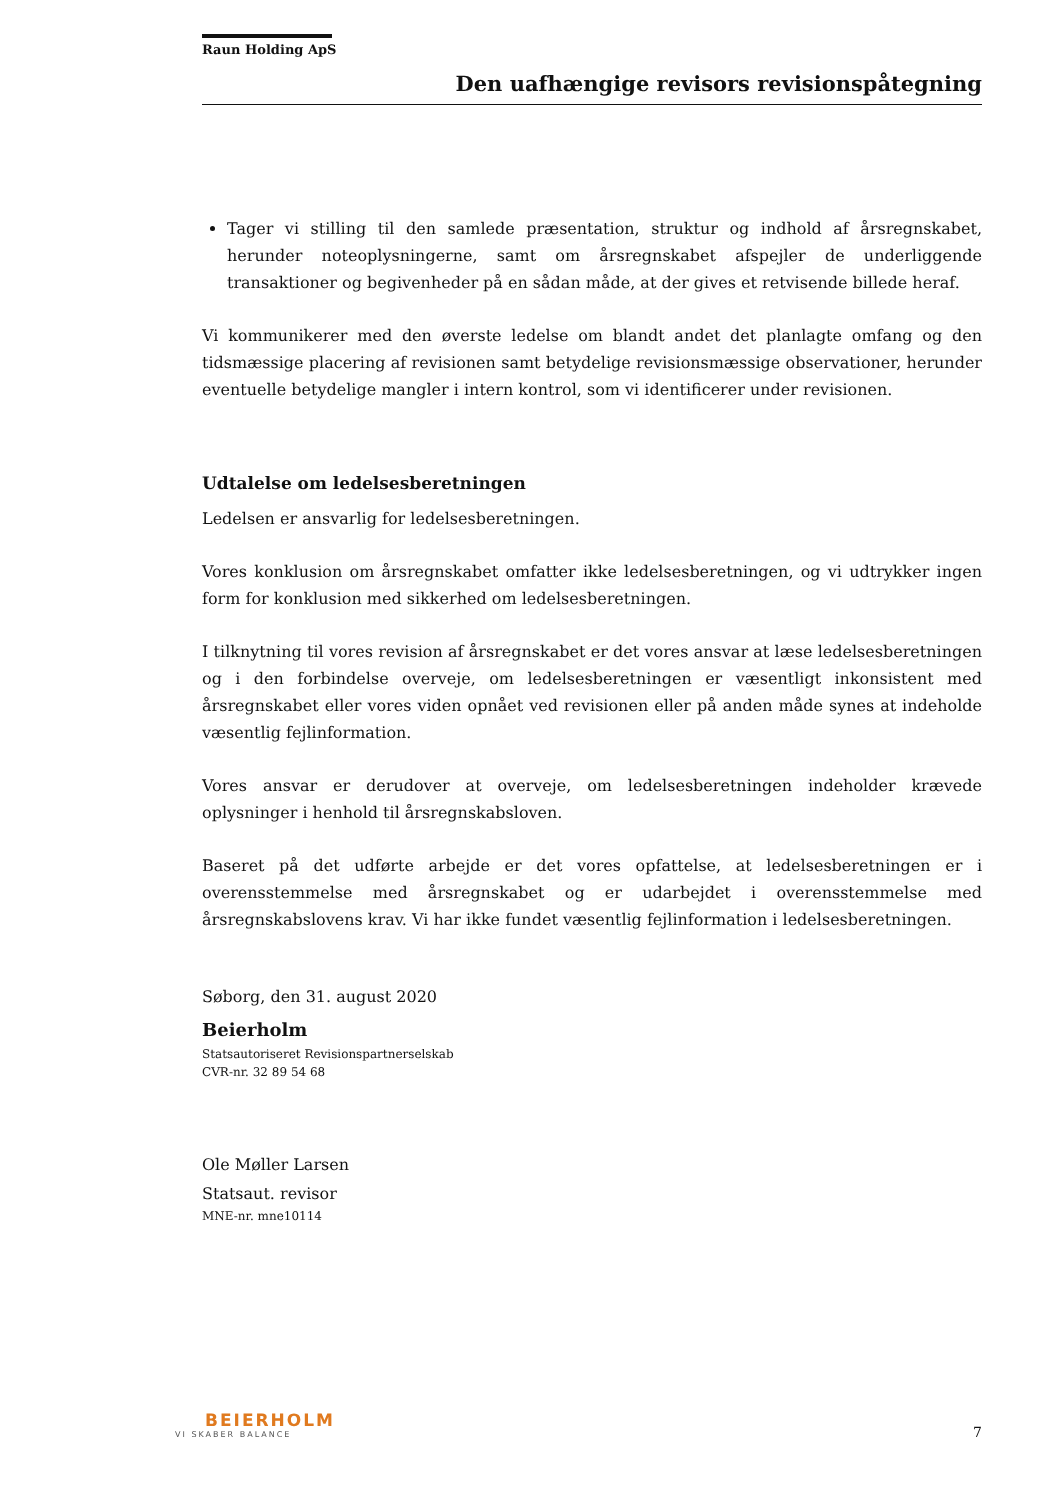Raun Holding ApS
Den uafhængige revisors revisionspåtegning
Tager vi stilling til den samlede præsentation, struktur og indhold af årsregnskabet, herunder noteoplysningerne, samt om årsregnskabet afspejler de underliggende transaktioner og begivenheder på en sådan måde, at der gives et retvisende billede heraf.
Vi kommunikerer med den øverste ledelse om blandt andet det planlagte omfang og den tidsmæssige placering af revisionen samt betydelige revisionsmæssige observationer, herunder eventuelle betydelige mangler i intern kontrol, som vi identificerer under revisionen.
Udtalelse om ledelsesberetningen
Ledelsen er ansvarlig for ledelsesberetningen.
Vores konklusion om årsregnskabet omfatter ikke ledelsesberetningen, og vi udtrykker ingen form for konklusion med sikkerhed om ledelsesberetningen.
I tilknytning til vores revision af årsregnskabet er det vores ansvar at læse ledelsesberetningen og i den forbindelse overveje, om ledelsesberetningen er væsentligt inkonsistent med årsregnskabet eller vores viden opnået ved revisionen eller på anden måde synes at indeholde væsentlig fejlinformation.
Vores ansvar er derudover at overveje, om ledelsesberetningen indeholder krævede oplysninger i henhold til årsregnskabsloven.
Baseret på det udførte arbejde er det vores opfattelse, at ledelsesberetningen er i overensstemmelse med årsregnskabet og er udarbejdet i overensstemmelse med årsregnskabslovens krav. Vi har ikke fundet væsentlig fejlinformation i ledelsesberetningen.
Søborg, den 31. august 2020
Beierholm
Statsautoriseret Revisionspartnerselskab
CVR-nr. 32 89 54 68
Ole Møller Larsen
Statsaut. revisor
MNE-nr. mne10114
BEIERHOLM
VI SKABER BALANCE
7